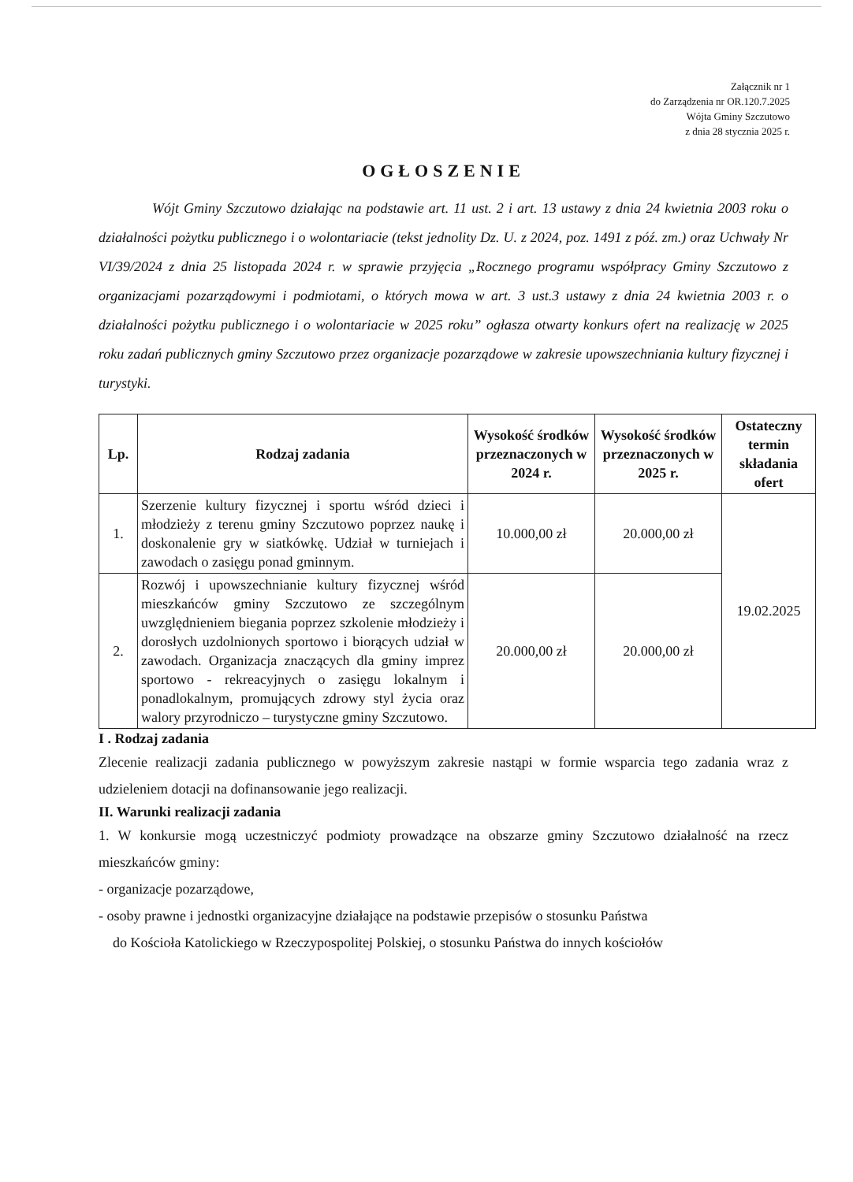Załącznik nr 1
do Zarządzenia nr OR.120.7.2025
Wójta Gminy Szczutowo
z dnia 28 stycznia 2025 r.
OGŁOSZENIE
Wójt Gminy Szczutowo działając na podstawie art. 11 ust. 2 i art. 13 ustawy z dnia 24 kwietnia 2003 roku o działalności pożytku publicznego i o wolontariacie (tekst jednolity Dz. U. z 2024, poz. 1491 z póź. zm.) oraz Uchwały Nr VI/39/2024 z dnia 25 listopada 2024 r. w sprawie przyjęcia „Rocznego programu współpracy Gminy Szczutowo z organizacjami pozarządowymi i podmiotami, o których mowa w art. 3 ust.3 ustawy z dnia 24 kwietnia 2003 r. o działalności pożytku publicznego i o wolontariacie w 2025 roku” ogłasza otwarty konkurs ofert na realizację w 2025 roku zadań publicznych gminy Szczutowo przez organizacje pozarządowe w zakresie upowszechniania kultury fizycznej i turystyki.
| Lp. | Rodzaj zadania | Wysokość środków przeznaczonych w 2024 r. | Wysokość środków przeznaczonych w 2025 r. | Ostateczny termin składania ofert |
| --- | --- | --- | --- | --- |
| 1. | Szerzenie kultury fizycznej i sportu wśród dzieci i młodzieży z terenu gminy Szczutowo poprzez naukę i doskonalenie gry w siatkówkę. Udział w turniejach i zawodach o zasięgu ponad gminnym. | 10.000,00 zł | 20.000,00 zł | 19.02.2025 |
| 2. | Rozwój i upowszechnianie kultury fizycznej wśród mieszkańców gminy Szczutowo ze szczególnym uwzględnieniem biegania poprzez szkolenie młodzieży i dorosłych uzdolnionych sportowo i biorących udział w zawodach. Organizacja znaczących dla gminy imprez sportowo - rekreacyjnych o zasięgu lokalnym i ponadlokalnym, promujących zdrowy styl życia oraz walory przyrodniczo – turystyczne gminy Szczutowo. | 20.000,00 zł | 20.000,00 zł | |
I . Rodzaj zadania
Zlecenie realizacji zadania publicznego w powyższym zakresie nastąpi w formie wsparcia tego zadania wraz z udzieleniem dotacji na dofinansowanie jego realizacji.
II. Warunki realizacji zadania
1. W konkursie mogą uczestniczyć podmioty prowadzące na obszarze gminy Szczutowo działalność na rzecz mieszkańców gminy:
- organizacje pozarządowe,
- osoby prawne i jednostki organizacyjne działające na podstawie przepisów o stosunku Państwa
do Kościoła Katolickiego w Rzeczypospolitej Polskiej, o stosunku Państwa do innych kościołów